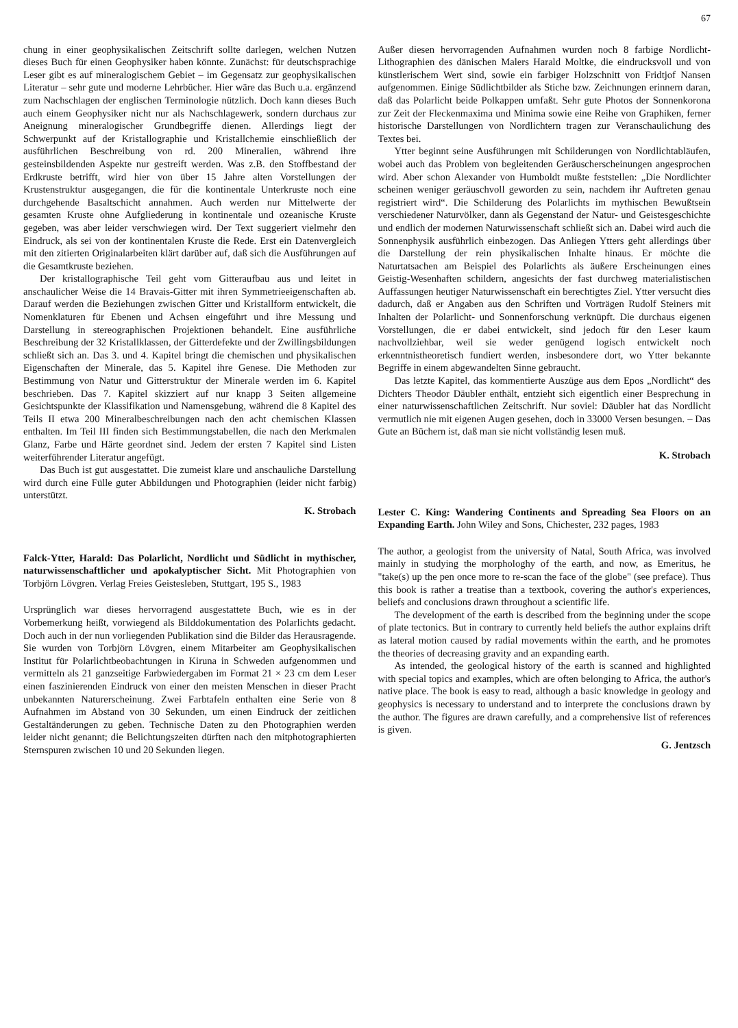67
chung in einer geophysikalischen Zeitschrift sollte darlegen, welchen Nutzen dieses Buch für einen Geophysiker haben könnte. Zunächst: für deutschsprachige Leser gibt es auf mineralogischem Gebiet – im Gegensatz zur geophysikalischen Literatur – sehr gute und moderne Lehrbücher. Hier wäre das Buch u.a. ergänzend zum Nachschlagen der englischen Terminologie nützlich. Doch kann dieses Buch auch einem Geophysiker nicht nur als Nachschlagewerk, sondern durchaus zur Aneignung mineralogischer Grundbegriffe dienen. Allerdings liegt der Schwerpunkt auf der Kristallographie und Kristallchemie einschließlich der ausführlichen Beschreibung von rd. 200 Mineralien, während ihre gesteinsbildenden Aspekte nur gestreift werden. Was z.B. den Stoffbestand der Erdkruste betrifft, wird hier von über 15 Jahre alten Vorstellungen der Krustenstruktur ausgegangen, die für die kontinentale Unterkruste noch eine durchgehende Basaltschicht annahmen. Auch werden nur Mittelwerte der gesamten Kruste ohne Aufgliederung in kontinentale und ozeanische Kruste gegeben, was aber leider verschwiegen wird. Der Text suggeriert vielmehr den Eindruck, als sei von der kontinentalen Kruste die Rede. Erst ein Datenvergleich mit den zitierten Originalarbeiten klärt darüber auf, daß sich die Ausführungen auf die Gesamtkruste beziehen.
Der kristallographische Teil geht vom Gitteraufbau aus und leitet in anschaulicher Weise die 14 Bravais-Gitter mit ihren Symmetrieeigenschaften ab. Darauf werden die Beziehungen zwischen Gitter und Kristallform entwickelt, die Nomenklaturen für Ebenen und Achsen eingeführt und ihre Messung und Darstellung in stereographischen Projektionen behandelt. Eine ausführliche Beschreibung der 32 Kristallklassen, der Gitterdefekte und der Zwillingsbildungen schließt sich an. Das 3. und 4. Kapitel bringt die chemischen und physikalischen Eigenschaften der Minerale, das 5. Kapitel ihre Genese. Die Methoden zur Bestimmung von Natur und Gitterstruktur der Minerale werden im 6. Kapitel beschrieben. Das 7. Kapitel skizziert auf nur knapp 3 Seiten allgemeine Gesichtspunkte der Klassifikation und Namensgebung, während die 8 Kapitel des Teils II etwa 200 Mineralbeschreibungen nach den acht chemischen Klassen enthalten. Im Teil III finden sich Bestimmungstabellen, die nach den Merkmalen Glanz, Farbe und Härte geordnet sind. Jedem der ersten 7 Kapitel sind Listen weiterführender Literatur angefügt.
Das Buch ist gut ausgestattet. Die zumeist klare und anschauliche Darstellung wird durch eine Fülle guter Abbildungen und Photographien (leider nicht farbig) unterstützt.
K. Strobach
Falck-Ytter, Harald: Das Polarlicht, Nordlicht und Südlicht in mythischer, naturwissenschaftlicher und apokalyptischer Sicht. Mit Photographien von Torbjörn Lövgren. Verlag Freies Geistesleben, Stuttgart, 195 S., 1983
Ursprünglich war dieses hervorragend ausgestattete Buch, wie es in der Vorbemerkung heißt, vorwiegend als Bilddokumentation des Polarlichts gedacht. Doch auch in der nun vorliegenden Publikation sind die Bilder das Herausragende. Sie wurden von Torbjörn Lövgren, einem Mitarbeiter am Geophysikalischen Institut für Polarlichtbeobachtungen in Kiruna in Schweden aufgenommen und vermitteln als 21 ganzseitige Farbwiedergaben im Format 21 × 23 cm dem Leser einen faszinierenden Eindruck von einer den meisten Menschen in dieser Pracht unbekannten Naturerscheinung. Zwei Farbtafeln enthalten eine Serie von 8 Aufnahmen im Abstand von 30 Sekunden, um einen Eindruck der zeitlichen Gestaltänderungen zu geben. Technische Daten zu den Photographien werden leider nicht genannt; die Belichtungszeiten dürften nach den mitphotographierten Sternspuren zwischen 10 und 20 Sekunden liegen.
Außer diesen hervorragenden Aufnahmen wurden noch 8 farbige Nordlicht-Lithographien des dänischen Malers Harald Moltke, die eindrucksvoll und von künstlerischem Wert sind, sowie ein farbiger Holzschnitt von Fridtjof Nansen aufgenommen. Einige Südlichtbilder als Stiche bzw. Zeichnungen erinnern daran, daß das Polarlicht beide Polkappen umfaßt. Sehr gute Photos der Sonnenkorona zur Zeit der Fleckenmaxima und Minima sowie eine Reihe von Graphiken, ferner historische Darstellungen von Nordlichtern tragen zur Veranschaulichung des Textes bei.
Ytter beginnt seine Ausführungen mit Schilderungen von Nordlichtabläufen, wobei auch das Problem von begleitenden Geräuscherscheinungen angesprochen wird. Aber schon Alexander von Humboldt mußte feststellen: „Die Nordlichter scheinen weniger geräuschvoll geworden zu sein, nachdem ihr Auftreten genau registriert wird“. Die Schilderung des Polarlichts im mythischen Bewußtsein verschiedener Naturvölker, dann als Gegenstand der Natur- und Geistesgeschichte und endlich der modernen Naturwissenschaft schließt sich an. Dabei wird auch die Sonnenphysik ausführlich einbezogen. Das Anliegen Ytters geht allerdings über die Darstellung der rein physikalischen Inhalte hinaus. Er möchte die Naturtatsachen am Beispiel des Polarlichts als äußere Erscheinungen eines Geistig-Wesenhaften schildern, angesichts der fast durchweg materialistischen Auffassungen heutiger Naturwissenschaft ein berechtigtes Ziel. Ytter versucht dies dadurch, daß er Angaben aus den Schriften und Vorträgen Rudolf Steiners mit Inhalten der Polarlicht- und Sonnenforschung verknüpft. Die durchaus eigenen Vorstellungen, die er dabei entwickelt, sind jedoch für den Leser kaum nachvollziehbar, weil sie weder genügend logisch entwickelt noch erkenntnistheoretisch fundiert werden, insbesondere dort, wo Ytter bekannte Begriffe in einem abgewandelten Sinne gebraucht.
Das letzte Kapitel, das kommentierte Auszüge aus dem Epos „Nordlicht“ des Dichters Theodor Däubler enthält, entzieht sich eigentlich einer Besprechung in einer naturwissenschaftlichen Zeitschrift. Nur soviel: Däubler hat das Nordlicht vermutlich nie mit eigenen Augen gesehen, doch in 33000 Versen besungen. – Das Gute an Büchern ist, daß man sie nicht vollständig lesen muß.
K. Strobach
Lester C. King: Wandering Continents and Spreading Sea Floors on an Expanding Earth. John Wiley and Sons, Chichester, 232 pages, 1983
The author, a geologist from the university of Natal, South Africa, was involved mainly in studying the morphologhy of the earth, and now, as Emeritus, he "take(s) up the pen once more to re-scan the face of the globe" (see preface). Thus this book is rather a treatise than a textbook, covering the author's experiences, beliefs and conclusions drawn throughout a scientific life.
The development of the earth is described from the beginning under the scope of plate tectonics. But in contrary to currently held beliefs the author explains drift as lateral motion caused by radial movements within the earth, and he promotes the theories of decreasing gravity and an expanding earth.
As intended, the geological history of the earth is scanned and highlighted with special topics and examples, which are often belonging to Africa, the author's native place. The book is easy to read, although a basic knowledge in geology and geophysics is necessary to understand and to interprete the conclusions drawn by the author. The figures are drawn carefully, and a comprehensive list of references is given.
G. Jentzsch